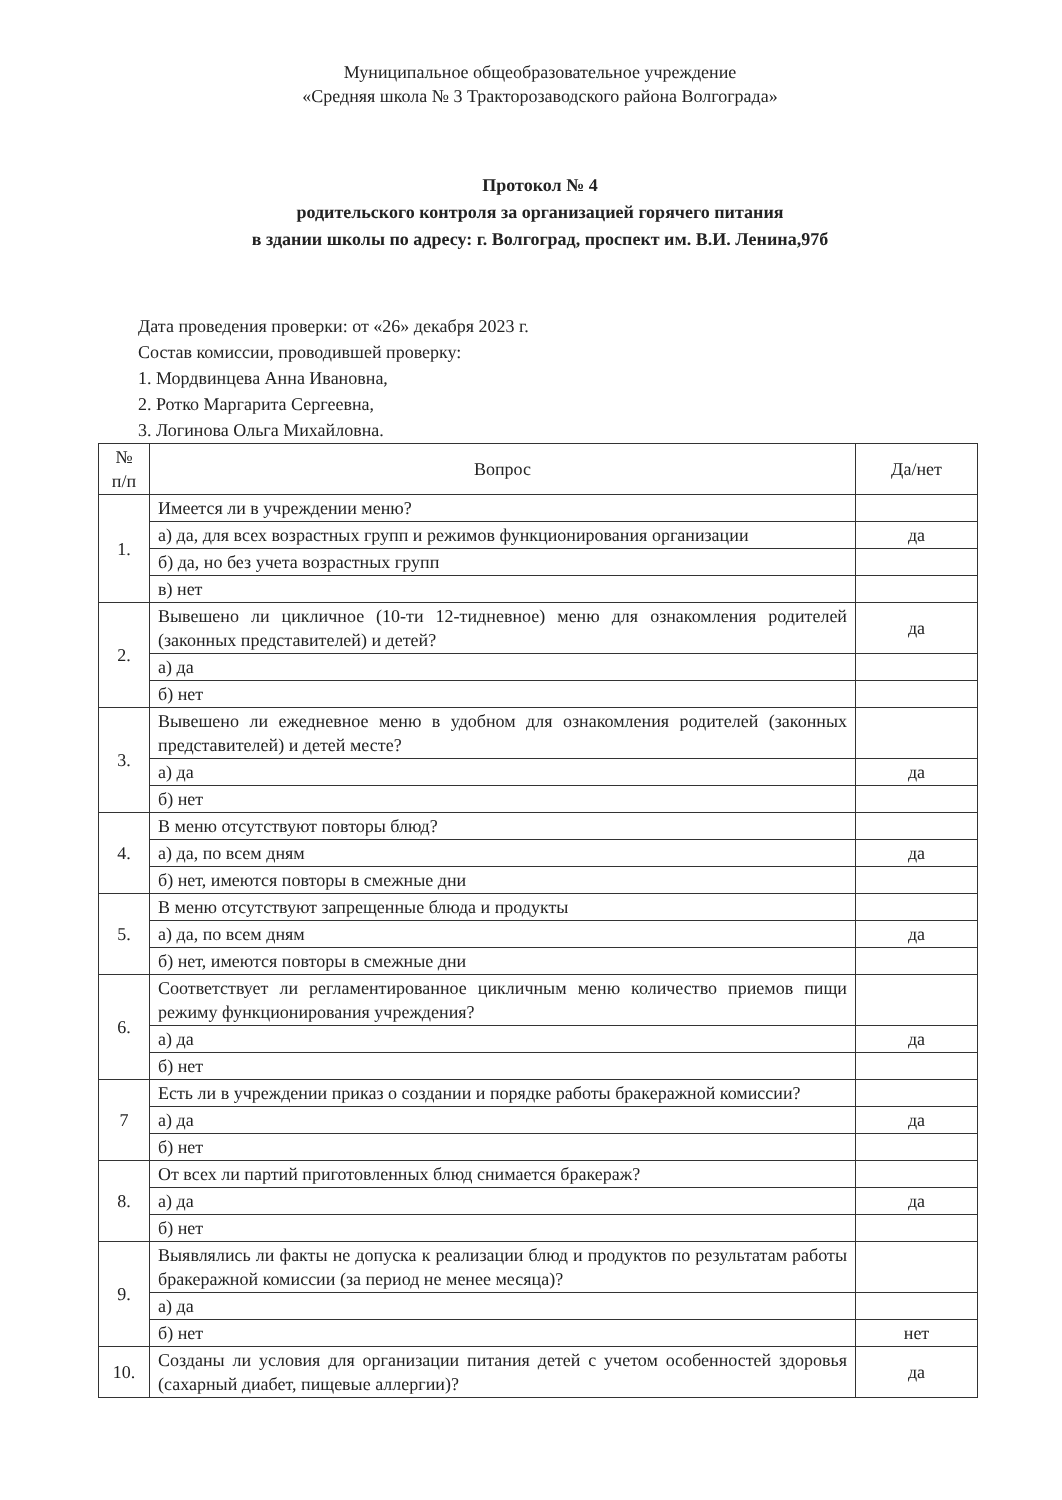Муниципальное общеобразовательное учреждение
«Средняя школа № 3 Тракторозаводского района Волгограда»
Протокол № 4
родительского контроля за организацией горячего питания
в здании школы по адресу: г. Волгоград, проспект им. В.И. Ленина,97б
Дата проведения проверки: от «26» декабря 2023 г.
Состав комиссии, проводившей проверку:
1. Мордвинцева Анна Ивановна,
2. Ротко Маргарита Сергеевна,
3. Логинова Ольга Михайловна.
| № п/п | Вопрос | Да/нет |
| --- | --- | --- |
| 1. | Имеется ли в учреждении меню? | |
| | а) да, для всех возрастных групп и режимов функционирования организации | да |
| | б) да, но без учета возрастных групп | |
| | в) нет | |
| 2. | Вывешено ли цикличное (10-ти 12-тидневное) меню для ознакомления родителей (законных представителей) и детей? | да |
| | а) да | |
| | б) нет | |
| 3. | Вывешено ли ежедневное меню в удобном для ознакомления родителей (законных представителей) и детей месте? | |
| | а) да | да |
| | б) нет | |
| 4. | В меню отсутствуют повторы блюд? | |
| | а) да, по всем дням | да |
| | б) нет, имеются повторы в смежные дни | |
| 5. | В меню отсутствуют запрещенные блюда и продукты | |
| | а) да, по всем дням | да |
| | б) нет, имеются повторы в смежные дни | |
| 6. | Соответствует ли регламентированное цикличным меню количество приемов пищи режиму функционирования учреждения? | |
| | а) да | да |
| | б) нет | |
| 7 | Есть ли в учреждении приказ о создании и порядке работы бракеражной комиссии? | |
| | а) да | да |
| | б) нет | |
| 8. | От всех ли партий приготовленных блюд снимается бракераж? | |
| | а) да | да |
| | б) нет | |
| 9. | Выявлялись ли факты не допуска к реализации блюд и продуктов по результатам работы бракеражной комиссии (за период не менее месяца)? | |
| | а) да | |
| | б) нет | нет |
| 10. | Созданы ли условия для организации питания детей с учетом особенностей здоровья (сахарный диабет, пищевые аллергии)? | да |